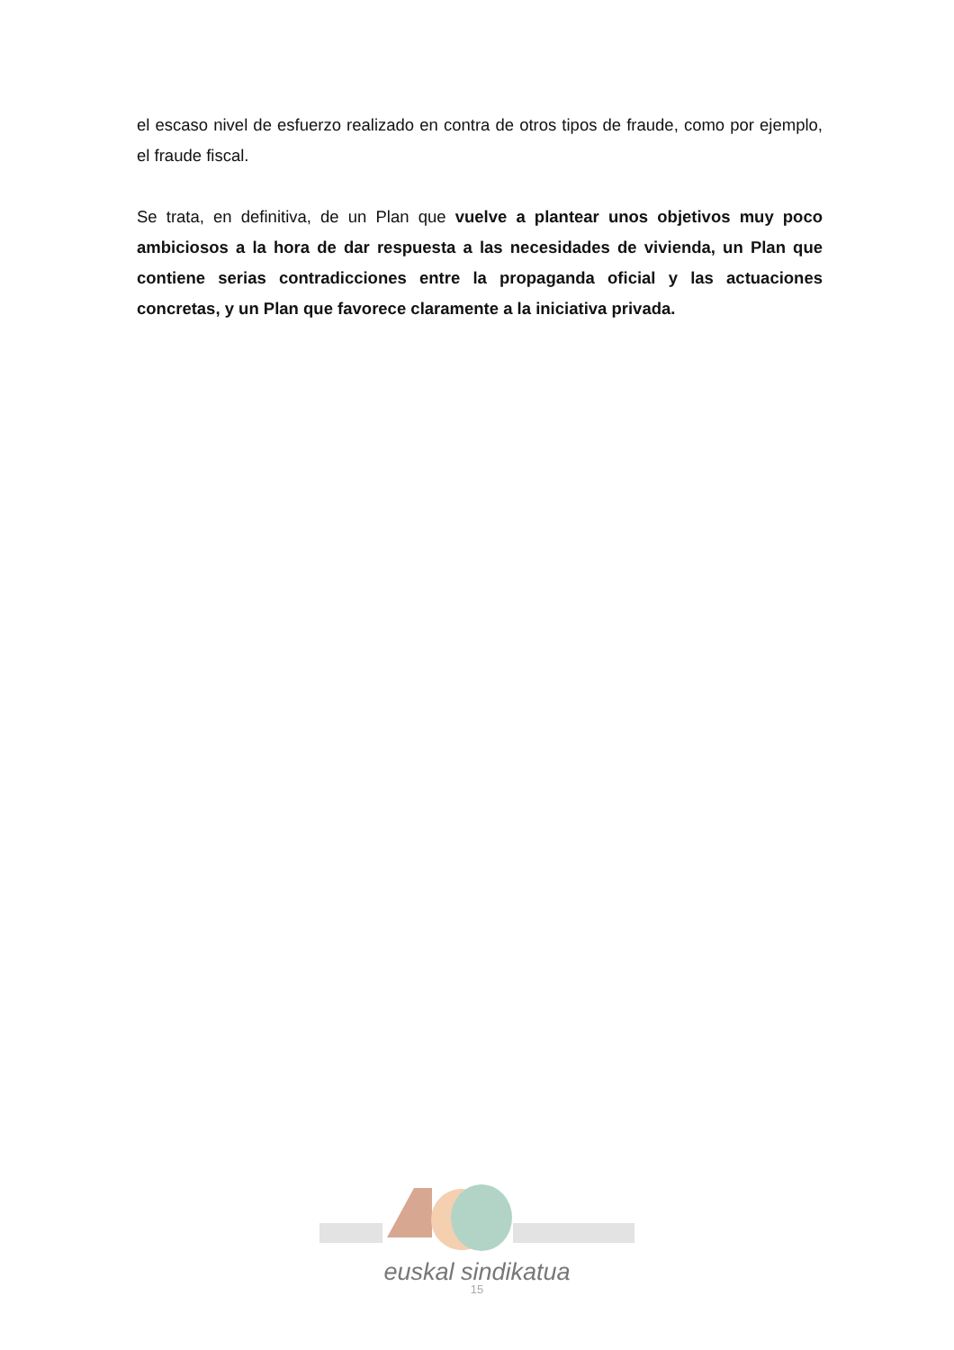el escaso nivel de esfuerzo realizado en contra de otros tipos de fraude, como por ejemplo, el fraude fiscal.
Se trata, en definitiva, de un Plan que vuelve a plantear unos objetivos muy poco ambiciosos a la hora de dar respuesta a las necesidades de vivienda, un Plan que contiene serias contradicciones entre la propaganda oficial y las actuaciones concretas, y un Plan que favorece claramente a la iniciativa privada.
euskal sindikatua
15